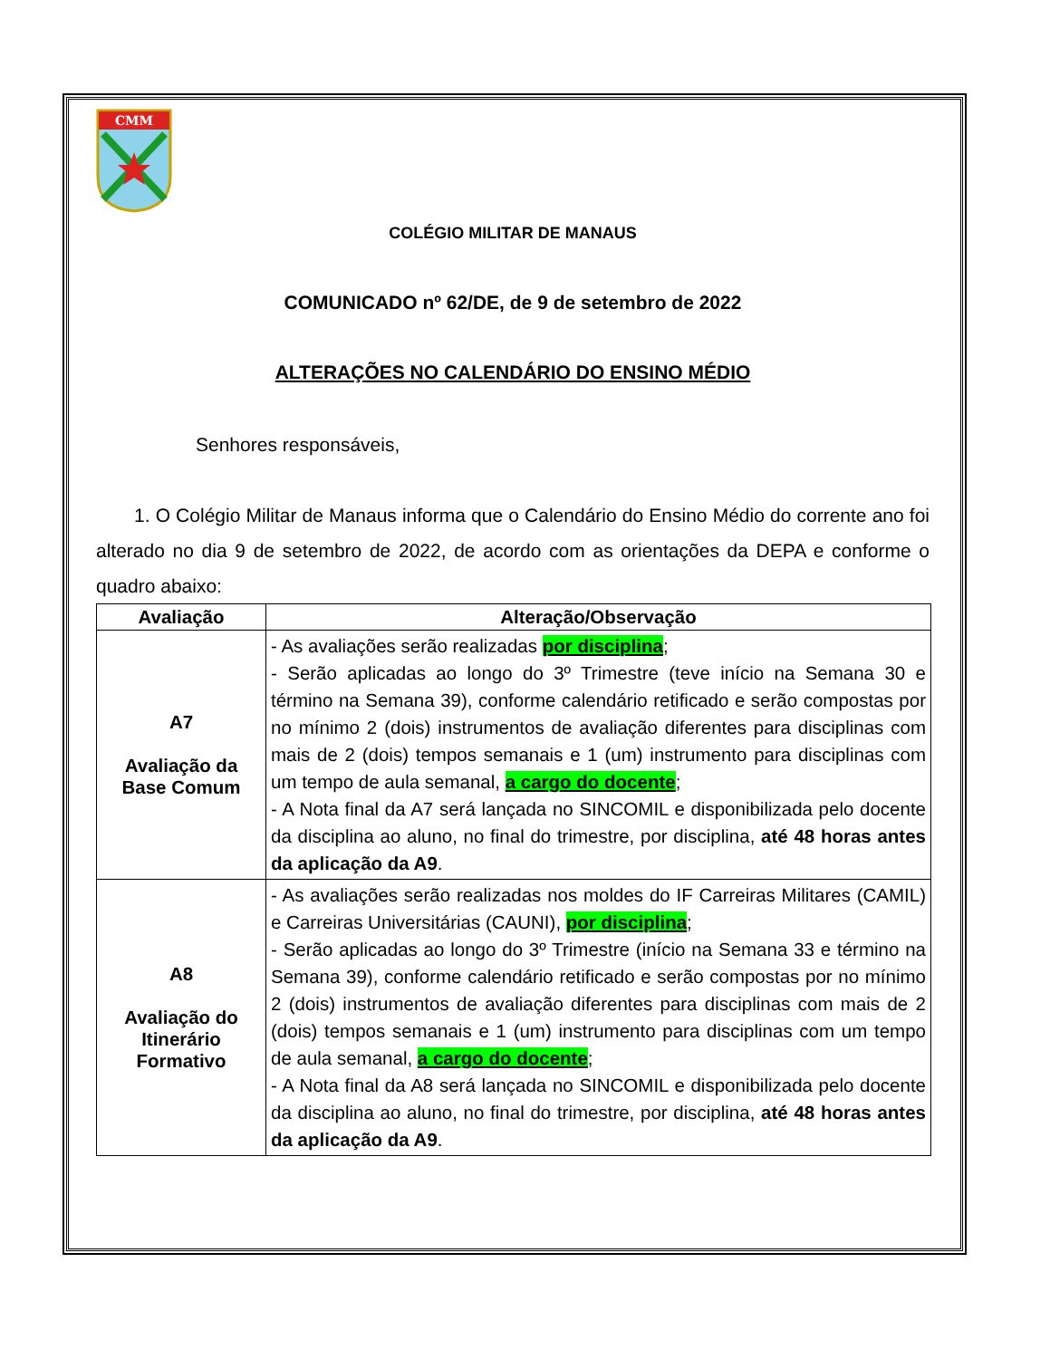CMM
COLÉGIO MILITAR DE MANAUS
COMUNICADO nº 62/DE, de 9 de setembro de 2022
ALTERAÇÕES NO CALENDÁRIO DO ENSINO MÉDIO
Senhores responsáveis,
1. O Colégio Militar de Manaus informa que o Calendário do Ensino Médio do corrente ano foi alterado no dia 9 de setembro de 2022, de acordo com as orientações da DEPA e conforme o quadro abaixo:
| Avaliação | Alteração/Observação |
| --- | --- |
| A7 Avaliação da Base Comum | - As avaliações serão realizadas por disciplina ; - Serão aplicadas ao longo do 3º Trimestre (teve início na Semana 30 e término na Semana 39), conforme calendário retificado e serão compostas por no mínimo 2 (dois) instrumentos de avaliação diferentes para disciplinas com mais de 2 (dois) tempos semanais e 1 (um) instrumento para disciplinas com um tempo de aula semanal, a cargo do docente ; - A Nota final da A7 será lançada no SINCOMIL e disponibilizada pelo docente da disciplina ao aluno, no final do trimestre, por disciplina, até 48 horas antes da aplicação da A9 . |
| A8 Avaliação do Itinerário Formativo | - As avaliações serão realizadas nos moldes do IF Carreiras Militares (CAMIL) e Carreiras Universitárias (CAUNI), por disciplina ; - Serão aplicadas ao longo do 3º Trimestre (início na Semana 33 e término na Semana 39), conforme calendário retificado e serão compostas por no mínimo 2 (dois) instrumentos de avaliação diferentes para disciplinas com mais de 2 (dois) tempos semanais e 1 (um) instrumento para disciplinas com um tempo de aula semanal, a cargo do docente ; - A Nota final da A8 será lançada no SINCOMIL e disponibilizada pelo docente da disciplina ao aluno, no final do trimestre, por disciplina, até 48 horas antes da aplicação da A9 . |